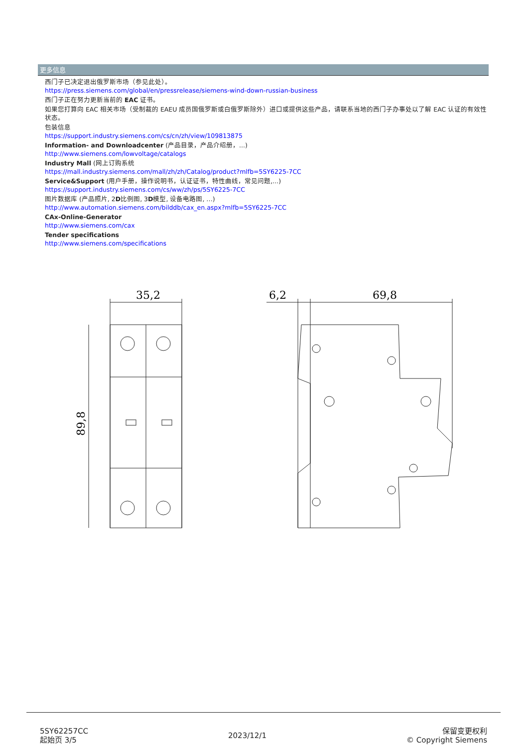更多信息
西门子已决定退出俄罗斯市场（参见此处）。
https://press.siemens.com/global/en/pressrelease/siemens-wind-down-russian-business
西门子正在努力更新当前的 EAC 证书。
如果您打算向 EAC 相关市场（受制裁的 EAEU 成员国俄罗斯或白俄罗斯除外）进口或提供这些产品，请联系当地的西门子办事处以了解 EAC 认证的有效性状态。
包装信息
https://support.industry.siemens.com/cs/cn/zh/view/109813875
Information- and Downloadcenter (产品目录，产品介绍册，...)
http://www.siemens.com/lowvoltage/catalogs
Industry Mall (网上订购系统
https://mall.industry.siemens.com/mall/zh/zh/Catalog/product?mlfb=5SY6225-7CC
Service&Support (用户手册，操作说明书，认证证书，特性曲线，常见问题,...)
https://support.industry.siemens.com/cs/ww/zh/ps/5SY6225-7CC
图片数据库 (产品照片, 2D比例图, 3D模型, 设备电路图, …)
http://www.automation.siemens.com/bilddb/cax_en.aspx?mlfb=5SY6225-7CC
CAx-Online-Generator
http://www.siemens.com/cax
Tender specifications
http://www.siemens.com/specifications
35,2
89,8
6,2
69,8
5SY62257CC
起始页 3/5
2023/12/1
保留变更权利
© Copyright Siemens